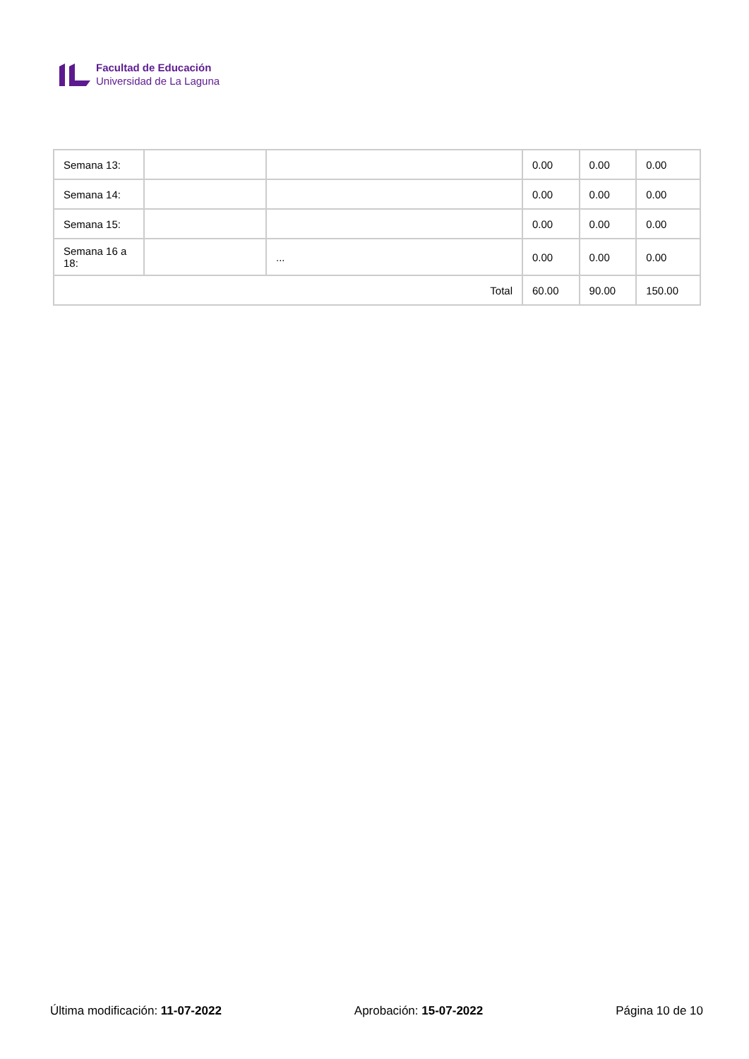Facultad de Educación
Universidad de La Laguna
| Semana 13: | | | 0.00 | 0.00 | 0.00 |
| Semana 14: | | | 0.00 | 0.00 | 0.00 |
| Semana 15: | | | 0.00 | 0.00 | 0.00 |
| Semana 16 a 18: | | ... | 0.00 | 0.00 | 0.00 |
| Total | | | 60.00 | 90.00 | 150.00 |
Última modificación: 11-07-2022 Aprobación: 15-07-2022 Página 10 de 10